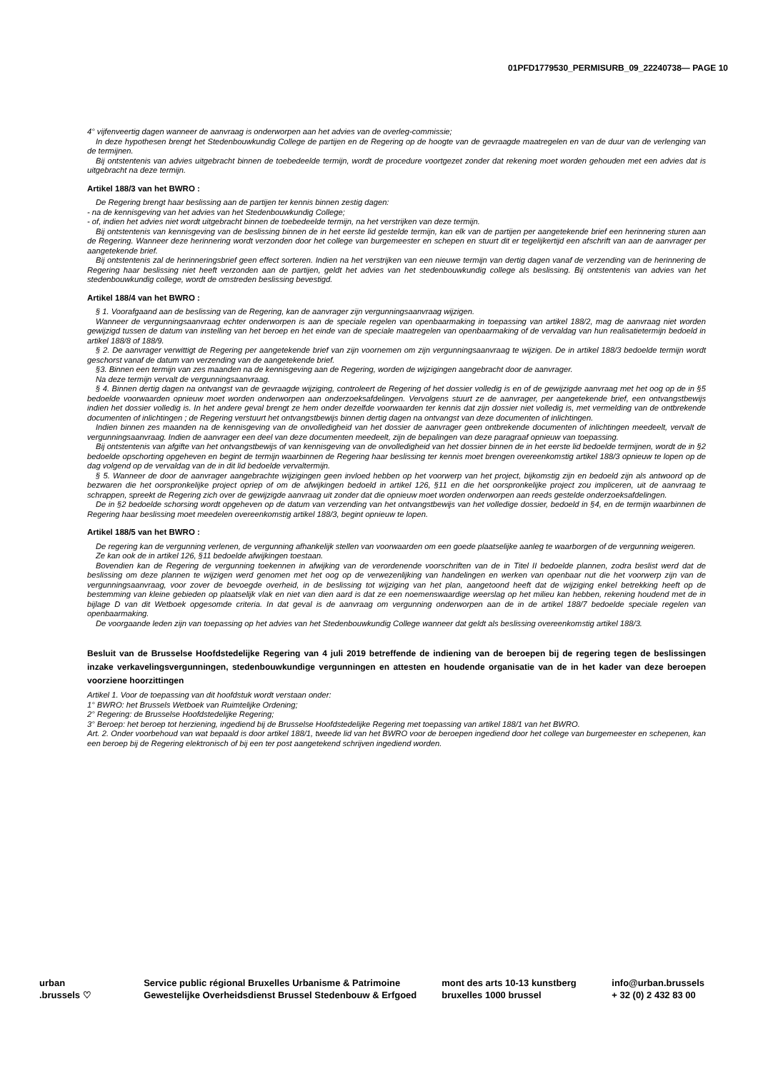01PFD1779530_PERMISURB_09_22240738— PAGE 10
4° vijfenveertig dagen wanneer de aanvraag is onderworpen aan het advies van de overleg-commissie;
In deze hypothesen brengt het Stedenbouwkundig College de partijen en de Regering op de hoogte van de gevraagde maatregelen en van de duur van de verlenging van de termijnen.
Bij ontstentenis van advies uitgebracht binnen de toebedeelde termijn, wordt de procedure voortgezet zonder dat rekening moet worden gehouden met een advies dat is uitgebracht na deze termijn.
Artikel 188/3 van het BWRO :
De Regering brengt haar beslissing aan de partijen ter kennis binnen zestig dagen:
- na de kennisgeving van het advies van het Stedenbouwkundig College;
- of, indien het advies niet wordt uitgebracht binnen de toebedeelde termijn, na het verstrijken van deze termijn.
Bij ontstentenis van kennisgeving van de beslissing binnen de in het eerste lid gestelde termijn, kan elk van de partijen per aangetekende brief een herinnering sturen aan de Regering. Wanneer deze herinnering wordt verzonden door het college van burgemeester en schepen en stuurt dit er tegelijkertijd een afschrift van aan de aanvrager per aangetekende brief.
Bij ontstentenis zal de herinneringsbrief geen effect sorteren. Indien na het verstrijken van een nieuwe termijn van dertig dagen vanaf de verzending van de herinnering de Regering haar beslissing niet heeft verzonden aan de partijen, geldt het advies van het stedenbouwkundig college als beslissing. Bij ontstentenis van advies van het stedenbouwkundig college, wordt de omstreden beslissing bevestigd.
Artikel 188/4 van het BWRO :
§ 1. Voorafgaand aan de beslissing van de Regering, kan de aanvrager zijn vergunningsaanvraag wijzigen.
Wanneer de vergunningsaanvraag echter onderworpen is aan de speciale regelen van openbaarmaking in toepassing van artikel 188/2, mag de aanvraag niet worden gewijzigd tussen de datum van instelling van het beroep en het einde van de speciale maatregelen van openbaarmaking of de vervaldag van hun realisatietermijn bedoeld in artikel 188/8 of 188/9.
§ 2. De aanvrager verwittigt de Regering per aangetekende brief van zijn voornemen om zijn vergunningsaanvraag te wijzigen. De in artikel 188/3 bedoelde termijn wordt geschorst vanaf de datum van verzending van de aangetekende brief.
§3. Binnen een termijn van zes maanden na de kennisgeving aan de Regering, worden de wijzigingen aangebracht door de aanvrager.
Na deze termijn vervalt de vergunningsaanvraag.
§ 4. Binnen dertig dagen na ontvangst van de gevraagde wijziging, controleert de Regering of het dossier volledig is en of de gewijzigde aanvraag met het oog op de in §5 bedoelde voorwaarden opnieuw moet worden onderworpen aan onderzoeksafdelingen. Vervolgens stuurt ze de aanvrager, per aangetekende brief, een ontvangstbewijs indien het dossier volledig is. In het andere geval brengt ze hem onder dezelfde voorwaarden ter kennis dat zijn dossier niet volledig is, met vermelding van de ontbrekende documenten of inlichtingen ; de Regering verstuurt het ontvangstbewijs binnen dertig dagen na ontvangst van deze documenten of inlichtingen.
Indien binnen zes maanden na de kennisgeving van de onvolledigheid van het dossier de aanvrager geen ontbrekende documenten of inlichtingen meedeelt, vervalt de vergunningsaanvraag. Indien de aanvrager een deel van deze documenten meedeelt, zijn de bepalingen van deze paragraaf opnieuw van toepassing.
Bij ontstentenis van afgifte van het ontvangstbewijs of van kennisgeving van de onvolledigheid van het dossier binnen de in het eerste lid bedoelde termijnen, wordt de in §2 bedoelde opschorting opgeheven en begint de termijn waarbinnen de Regering haar beslissing ter kennis moet brengen overeenkomstig artikel 188/3 opnieuw te lopen op de dag volgend op de vervaldag van de in dit lid bedoelde vervaltermijn.
§ 5. Wanneer de door de aanvrager aangebrachte wijzigingen geen invloed hebben op het voorwerp van het project, bijkomstig zijn en bedoeld zijn als antwoord op de bezwaren die het oorspronkelijke project opriep of om de afwijkingen bedoeld in artikel 126, §11 en die het oorspronkelijke project zou impliceren, uit de aanvraag te schrappen, spreekt de Regering zich over de gewijzigde aanvraag uit zonder dat die opnieuw moet worden onderworpen aan reeds gestelde onderzoeksafdelingen.
De in §2 bedoelde schorsing wordt opgeheven op de datum van verzending van het ontvangstbewijs van het volledige dossier, bedoeld in §4, en de termijn waarbinnen de Regering haar beslissing moet meedelen overeenkomstig artikel 188/3, begint opnieuw te lopen.
Artikel 188/5 van het BWRO :
De regering kan de vergunning verlenen, de vergunning afhankelijk stellen van voorwaarden om een goede plaatselijke aanleg te waarborgen of de vergunning weigeren.
Ze kan ook de in artikel 126, §11 bedoelde afwijkingen toestaan.
Bovendien kan de Regering de vergunning toekennen in afwijking van de verordenende voorschriften van de in Titel II bedoelde plannen, zodra beslist werd dat de beslissing om deze plannen te wijzigen werd genomen met het oog op de verwezenlijking van handelingen en werken van openbaar nut die het voorwerp zijn van de vergunningsaanvraag, voor zover de bevoegde overheid, in de beslissing tot wijziging van het plan, aangetoond heeft dat de wijziging enkel betrekking heeft op de bestemming van kleine gebieden op plaatselijk vlak en niet van dien aard is dat ze een noemenswaardige weerslag op het milieu kan hebben, rekening houdend met de in bijlage D van dit Wetboek opgesomde criteria. In dat geval is de aanvraag om vergunning onderworpen aan de in de artikel 188/7 bedoelde speciale regelen van openbaarmaking.
De voorgaande leden zijn van toepassing op het advies van het Stedenbouwkundig College wanneer dat geldt als beslissing overeenkomstig artikel 188/3.
Besluit van de Brusselse Hoofdstedelijke Regering van 4 juli 2019 betreffende de indiening van de beroepen bij de regering tegen de beslissingen inzake verkavelingsvergunningen, stedenbouwkundige vergunningen en attesten en houdende organisatie van de in het kader van deze beroepen voorziene hoorzittingen
Artikel 1. Voor de toepassing van dit hoofdstuk wordt verstaan onder:
1° BWRO: het Brussels Wetboek van Ruimtelijke Ordening;
2° Regering: de Brusselse Hoofdstedelijke Regering;
3° Beroep: het beroep tot herziening, ingediend bij de Brusselse Hoofdstedelijke Regering met toepassing van artikel 188/1 van het BWRO.
Art. 2. Onder voorbehoud van wat bepaald is door artikel 188/1, tweede lid van het BWRO voor de beroepen ingediend door het college van burgemeester en schepenen, kan een beroep bij de Regering elektronisch of bij een ter post aangetekend schrijven ingediend worden.
urban
.brussels ♡
Service public régional Bruxelles Urbanisme & Patrimoine
Gewestelijke Overheidsdienst Brussel Stedenbouw & Erfgoed
mont des arts 10-13 kunstberg
bruxelles 1000 brussel
info@urban.brussels
+ 32 (0) 2 432 83 00